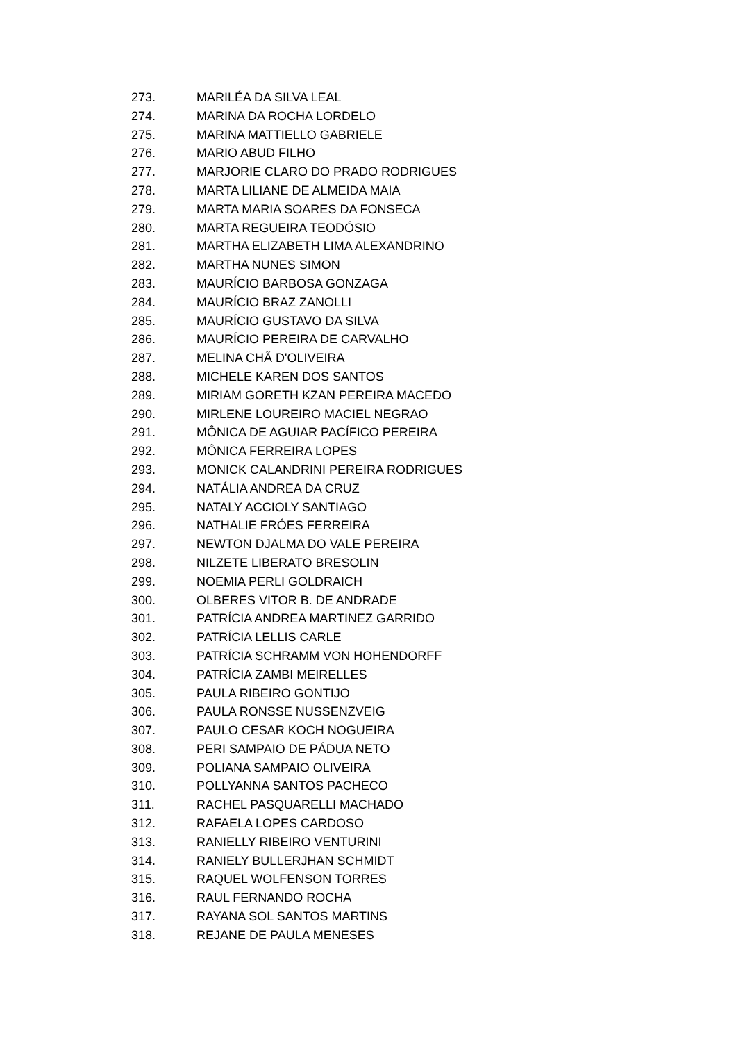273. MARILÉA DA SILVA LEAL
274. MARINA DA ROCHA LORDELO
275. MARINA MATTIELLO GABRIELE
276. MARIO ABUD FILHO
277. MARJORIE CLARO DO PRADO RODRIGUES
278. MARTA LILIANE DE ALMEIDA MAIA
279. MARTA MARIA SOARES DA FONSECA
280. MARTA REGUEIRA TEODÓSIO
281. MARTHA ELIZABETH LIMA ALEXANDRINO
282. MARTHA NUNES SIMON
283. MAURÍCIO BARBOSA GONZAGA
284. MAURÍCIO BRAZ ZANOLLI
285. MAURÍCIO GUSTAVO DA SILVA
286. MAURÍCIO PEREIRA DE CARVALHO
287. MELINA CHÃ D'OLIVEIRA
288. MICHELE KAREN DOS SANTOS
289. MIRIAM GORETH KZAN PEREIRA MACEDO
290. MIRLENE LOUREIRO MACIEL NEGRAO
291. MÔNICA DE AGUIAR PACÍFICO PEREIRA
292. MÔNICA FERREIRA LOPES
293. MONICK CALANDRINI PEREIRA RODRIGUES
294. NATÁLIA ANDREA DA CRUZ
295. NATALY ACCIOLY SANTIAGO
296. NATHALIE FRÓES FERREIRA
297. NEWTON DJALMA DO VALE PEREIRA
298. NILZETE LIBERATO BRESOLIN
299. NOEMIA PERLI GOLDRAICH
300. OLBERES VITOR B. DE ANDRADE
301. PATRÍCIA ANDREA MARTINEZ GARRIDO
302. PATRÍCIA LELLIS CARLE
303. PATRÍCIA SCHRAMM VON HOHENDORFF
304. PATRÍCIA ZAMBI MEIRELLES
305. PAULA RIBEIRO GONTIJO
306. PAULA RONSSE NUSSENZVEIG
307. PAULO CESAR KOCH NOGUEIRA
308. PERI SAMPAIO DE PÁDUA NETO
309. POLIANA SAMPAIO OLIVEIRA
310. POLLYANNA SANTOS PACHECO
311. RACHEL PASQUARELLI MACHADO
312. RAFAELA LOPES CARDOSO
313. RANIELLY RIBEIRO VENTURINI
314. RANIELY BULLERJHAN SCHMIDT
315. RAQUEL WOLFENSON TORRES
316. RAUL FERNANDO ROCHA
317. RAYANA SOL SANTOS MARTINS
318. REJANE DE PAULA MENESES